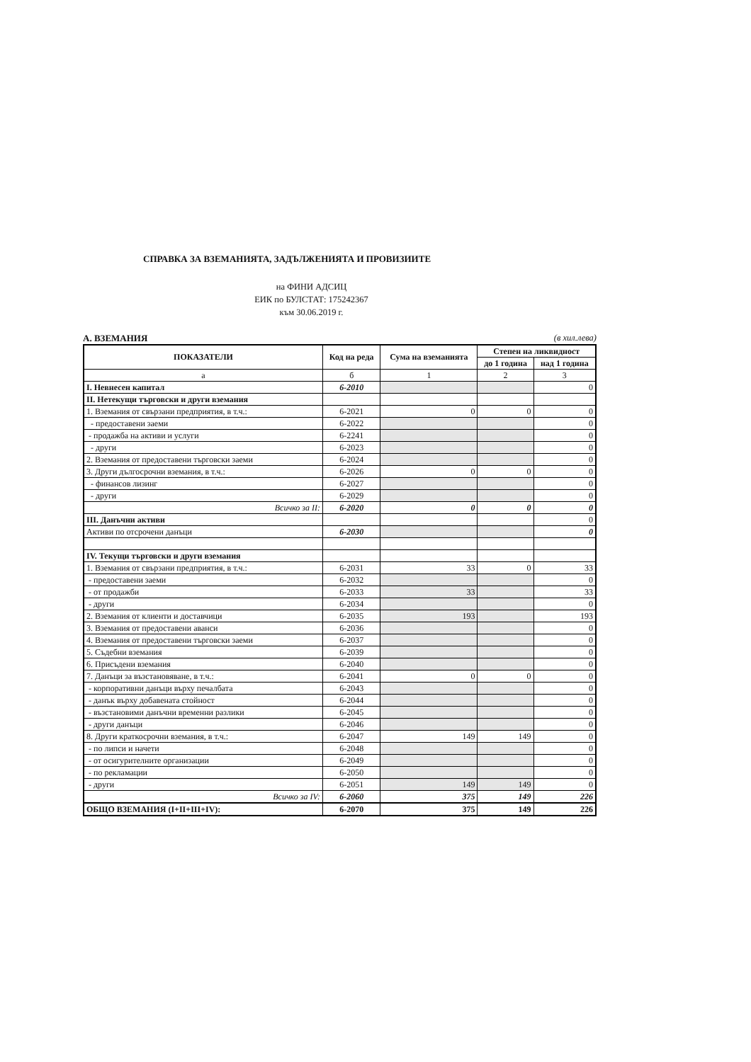СПРАВКА ЗА ВЗЕМАНИЯТА, ЗАДЪЛЖЕНИЯТА И ПРОВИЗИИТЕ
на ФИНИ АДСИЦ
ЕИК по БУЛСТАТ: 175242367
към 30.06.2019 г.
А. ВЗЕМАНИЯ (в хил.лева)
| ПОКАЗАТЕЛИ | Код на реда | Сума на вземанията | Степен на ликвидност | |
| --- | --- | --- | --- | --- |
| | | | до 1 година | над 1 година |
| а | б | 1 | 2 | 3 |
| І. Невнесен капитал | 6-2010 | | | 0 |
| ІІ. Нетекущи търговски и други вземания | | | | |
| 1. Вземания от свързани предприятия, в т.ч.: | 6-2021 | 0 | 0 | 0 |
| - предоставени заеми | 6-2022 | | | 0 |
| - продажба на активи и услуги | 6-2241 | | | 0 |
| - други | 6-2023 | | | 0 |
| 2. Вземания от предоставени търговски заеми | 6-2024 | | | 0 |
| 3. Други дългосрочни вземания, в т.ч.: | 6-2026 | 0 | 0 | 0 |
| - финансов лизинг | 6-2027 | | | 0 |
| - други | 6-2029 | | | 0 |
| Всичко за ІІ: | 6-2020 | 0 | 0 | 0 |
| ІІІ. Данъчни активи | | | | 0 |
| Активи по отсрочени данъци | 6-2030 | | | 0 |
| ІV. Текущи търговски и други вземания | | | | |
| 1. Вземания от свързани предприятия, в т.ч.: | 6-2031 | 33 | 0 | 33 |
| - предоставени заеми | 6-2032 | | | 0 |
| - от продажби | 6-2033 | 33 | | 33 |
| - други | 6-2034 | | | 0 |
| 2. Вземания от клиенти и доставчици | 6-2035 | 193 | | 193 |
| 3. Вземания от предоставени аванси | 6-2036 | | | 0 |
| 4. Вземания от предоставени търговски заеми | 6-2037 | | | 0 |
| 5. Съдебни вземания | 6-2039 | | | 0 |
| 6. Присъдени вземания | 6-2040 | | | 0 |
| 7. Данъци за възстановяване, в т.ч.: | 6-2041 | 0 | 0 | 0 |
| - корпоративни данъци върху печалбата | 6-2043 | | | 0 |
| - данък върху добавената стойност | 6-2044 | | | 0 |
| - възстановими данъчни временни разлики | 6-2045 | | | 0 |
| - други данъци | 6-2046 | | | 0 |
| 8. Други краткосрочни вземания, в т.ч.: | 6-2047 | 149 | 149 | 0 |
| - по липси и начети | 6-2048 | | | 0 |
| - от осигурителните организации | 6-2049 | | | 0 |
| - по рекламации | 6-2050 | | | 0 |
| - други | 6-2051 | 149 | 149 | 0 |
| Всичко за ІV: | 6-2060 | 375 | 149 | 226 |
| ОБЩО ВЗЕМАНИЯ (І+ІІ+ІІІ+ІV): | 6-2070 | 375 | 149 | 226 |